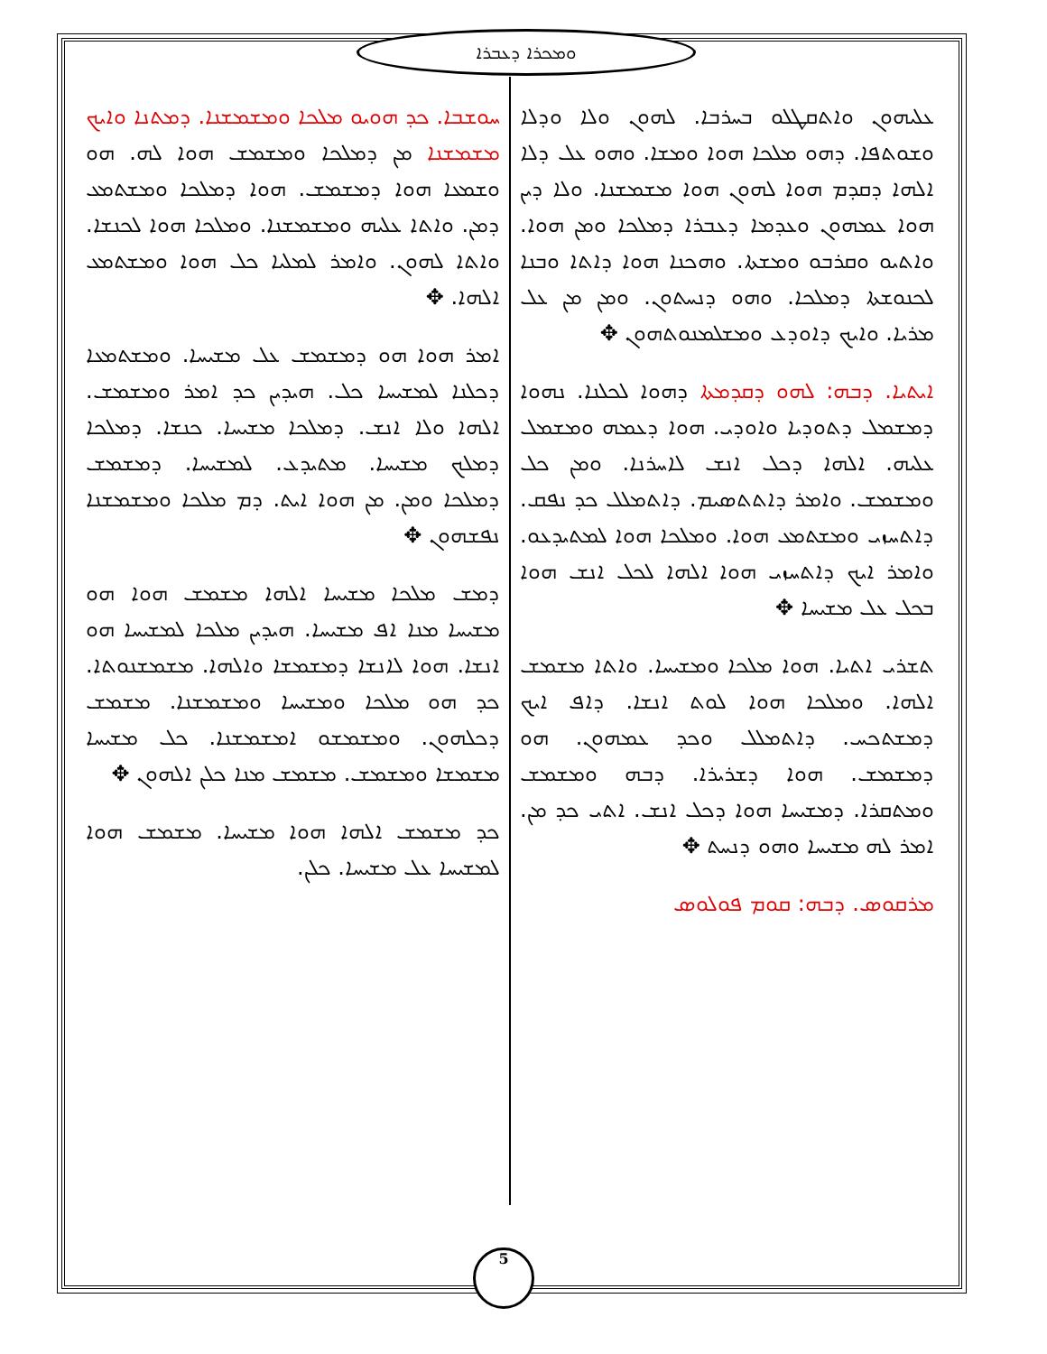ܘܡܟܪܐ ܕܥܒܪܐ
ܥܠܝܗܘܢ ܘܐܬܩܛܠܘ ܒܚܪܒܐ. ܠܗܘܢ ܘܠܐ ܘܕܠܐ ܘܫܘܬܦܐ. ܕܗܘ ܡܠܟܐ ܗܘܐ ܘܡܫܐ. ܘܗܘ ܥܠ ܕܠܐ ܐܠܗܐ ܕܩܕܡ ܗܘܐ ܠܗܘܢ ܗܘܐ ܡܫܡܫܢܐ. ܘܠܐ ܕܝܢ ܗܘܐ ܥܡܗܘܢ ܘܥܕܡܐ ܕܥܒܪܐ ܕܡܠܟܐ ܘܡܢ ܗܘܐ. ܘܐܬܝܘ ܘܩܪܒܘ ܘܡܫܬܐ. ܘܗܟܢܐ ܗܘܐ ܕܐܬܐ ܘܒܢܐ ܠܟܢܘܫܬܐ ܕܡܠܟܐ. ܘܗܘ ܕܢܚܬܘܢ. ܘܡܢ ܡܢ ܥܠ ܡܪܝܐ. ܘܐܝܟ ܕܐܘܕܥ ܘܡܫܠܡܢܘܬܗܘܢ ✥
ܐܝܬܝܐ. ܕܒܗ: ܠܗܘ ܕܩܕܡܬܐ ܕܗܘܐ ܠܟܠܢܐ. ܢܗܘܐ ܕܡܫܡܠ ܕܬܘܕܝܐ ܘܐܘܕܝ. ܗܘܐ ܕܥܡܗ ܘܡܫܡܠ ܥܠܝܗ. ܐܠܗܐ ܕܟܠ ܐܢܫ ܠܐܚܪܢܐ. ܘܡܢ ܟܠ ܘܡܫܡܫ. ܘܐܡܪ ܕܐܬܬܣܝܡ. ܕܐܬܡܠܠ ܟܕ ܢܦܩ. ܕܐܬܚܙܝ ܘܡܫܬܡܥ ܗܘܐ. ܘܡܠܟܐ ܗܘܐ ܠܡܬܝܕܥܘ. ܘܐܡܪ ܐܝܟ ܕܐܬܚܙܝ ܗܘܐ ܐܠܗܐ ܠܟܠ ܐܢܫ ܗܘܐ ܒܟܠ ܥܠ ܡܫܝܚܐ ✥
ܬܫܪܝ ܐܬܝܐ. ܗܘܐ ܡܠܟܐ ܘܡܫܝܚܐ. ܘܐܬܐ ܡܫܡܫ ܐܠܗܐ. ܘܡܠܟܐ ܗܘܐ ܠܘܬ ܐܢܫܐ. ܕܐܦ ܐܝܟ ܕܡܫܬܟܚ. ܕܐܬܡܠܠ ܘܟܕ ܥܡܗܘܢ. ܗܘ ܕܡܫܡܫ. ܗܘܐ ܕܫܪܝܪܐ. ܕܒܗ ܘܡܫܡܫ ܘܡܬܩܪܐ. ܕܡܫܝܚܐ ܗܘܐ ܕܟܠ ܐܢܫ. ܐܬܝ ܟܕ ܡܢ. ܐܡܪ ܠܗ ܡܫܝܚܐ ܘܗܘ ܕܢܚܬ ✥
ܡܪܩܘܣ. ܕܒܗ: ܩܘܡ ܦܘܠܘܣ
ܚܘܫܒܐ. ܟܕ ܗܘܝܘ ܡܠܟܐ ܘܡܫܡܫܢܐ. ܕܡܬܢܐ ܘܐܝܟ ܡܫܡܫܢܐ ܡܢ ܕܡܠܟܐ ܘܡܫܡܫ ܗܘܐ ܠܗ. ܗܘ ܘܫܡܥܐ ܗܘܐ ܕܡܫܡܫ. ܗܘܐ ܕܡܠܟܐ ܘܡܫܬܡܥ ܕܡܢ. ܘܐܬܐ ܥܠܝܗ ܘܡܫܡܫܢܐ. ܘܡܠܟܐ ܗܘܐ ܠܟܢܫܐ. ܘܐܬܐ ܠܗܘܢ. ܘܐܡܪ ܠܡܠܝܐ ܟܠ ܗܘܐ ܘܡܫܬܡܥ ܐܠܗܐ. ✥
ܐܡܪ ܗܘܐ ܗܘ ܕܡܫܡܫ ܥܠ ܡܫܝܚܐ. ܘܡܫܬܡܥܐ ܕܟܠܢܐ ܠܡܫܝܚܐ ܟܠ. ܗܝܕܝܢ ܟܕ ܐܡܪ ܘܡܫܡܫ. ܐܠܗܐ ܘܠܐ ܐܢܫ. ܕܡܠܟܐ ܡܫܝܚܐ. ܟܢܫܐ. ܕܡܠܟܐ ܕܡܠܟ ܡܫܝܚܐ. ܡܬܝܕܥ. ܠܡܫܝܚܐ. ܕܡܫܡܫ ܕܡܠܟܐ ܘܡܢ. ܡܢ ܗܘܐ ܐܝܬ. ܕܡ ܡܠܟܐ ܘܡܫܡܫܢܐ ܢܦܫܗܘܢ ✥
ܕܡܫ ܡܠܟܐ ܡܫܝܚܐ ܐܠܗܐ ܡܫܡܫ ܗܘܐ ܗܘ ܡܫܝܚܐ ܡܢܐ ܐܦ ܡܫܝܚܐ. ܗܝܕܝܢ ܡܠܟܐ ܠܡܫܝܚܐ ܗܘ ܐܢܫܐ. ܗܘܐ ܠܐܢܫܐ ܕܡܫܡܫܐ ܘܐܠܗܐ. ܡܫܡܫܢܘܬܐ. ܟܕ ܗܘ ܡܠܟܐ ܘܡܫܝܚܐ ܘܡܫܡܫܢܐ. ܡܫܡܫ ܕܟܠܗܘܢ. ܘܡܫܡܫܘ ܐܡܫܡܫܢܐ. ܟܠ ܡܫܝܚܐ ܡܫܡܫܐ ܘܡܫܡܫ. ܡܫܡܫ ܡܢܐ ܟܠܢ ܐܠܗܘܢ ✥
ܟܕ ܡܫܡܫ ܐܠܗܐ ܗܘܐ ܡܫܝܚܐ. ܡܫܡܫ ܗܘܐ ܠܡܫܝܚܐ ܥܠ ܡܫܝܚܐ. ܟܠܢ.
5